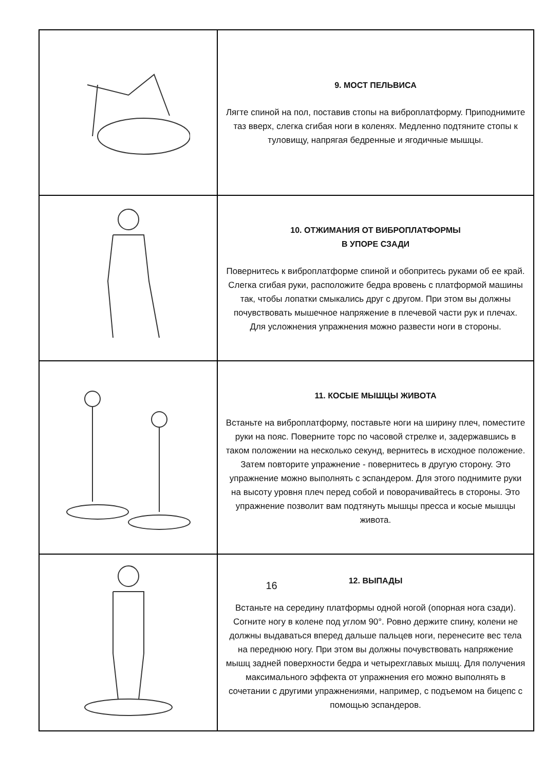| | 9. МОСТ ПЕЛЬВИСА Лягте спиной на пол, поставив стопы на виброплатформу. Приподнимите таз вверх, слегка сгибая ноги в коленях. Медленно подтяните стопы к туловищу, напрягая бедренные и ягодичные мышцы. |
| | 10. ОТЖИМАНИЯ ОТ ВИБРОПЛАТФОРМЫ В УПОРЕ СЗАДИ Повернитесь к виброплатформе спиной и обопритесь руками об ее край. Слегка сгибая руки, расположите бедра вровень с платформой машины так, чтобы лопатки смыкались друг с другом. При этом вы должны почувствовать мышечное напряжение в плечевой части рук и плечах. Для усложнения упражнения можно развести ноги в стороны. |
| | 11. КОСЫЕ МЫШЦЫ ЖИВОТА Встаньте на виброплатформу, поставьте ноги на ширину плеч, поместите руки на пояс. Поверните торс по часовой стрелке и, задержавшись в таком положении на несколько секунд, вернитесь в исходное положение. Затем повторите упражнение - повернитесь в другую сторону. Это упражнение можно выполнять с эспандером. Для этого поднимите руки на высоту уровня плеч перед собой и поворачивайтесь в стороны. Это упражнение позволит вам подтянуть мышцы пресса и косые мышцы живота. |
| | 12. ВЫПАДЫ Встаньте на середину платформы одной ногой (опорная нога сзади). Согните ногу в колене под углом 90°. Ровно держите спину, колени не должны выдаваться вперед дальше пальцев ноги, перенесите вес тела на переднюю ногу. При этом вы должны почувствовать напряжение мышц задней поверхности бедра и четырехглавых мышц. Для получения максимального эффекта от упражнения его можно выполнять в сочетании с другими упражнениями, например, с подъемом на бицепс с помощью эспандеров. |
16